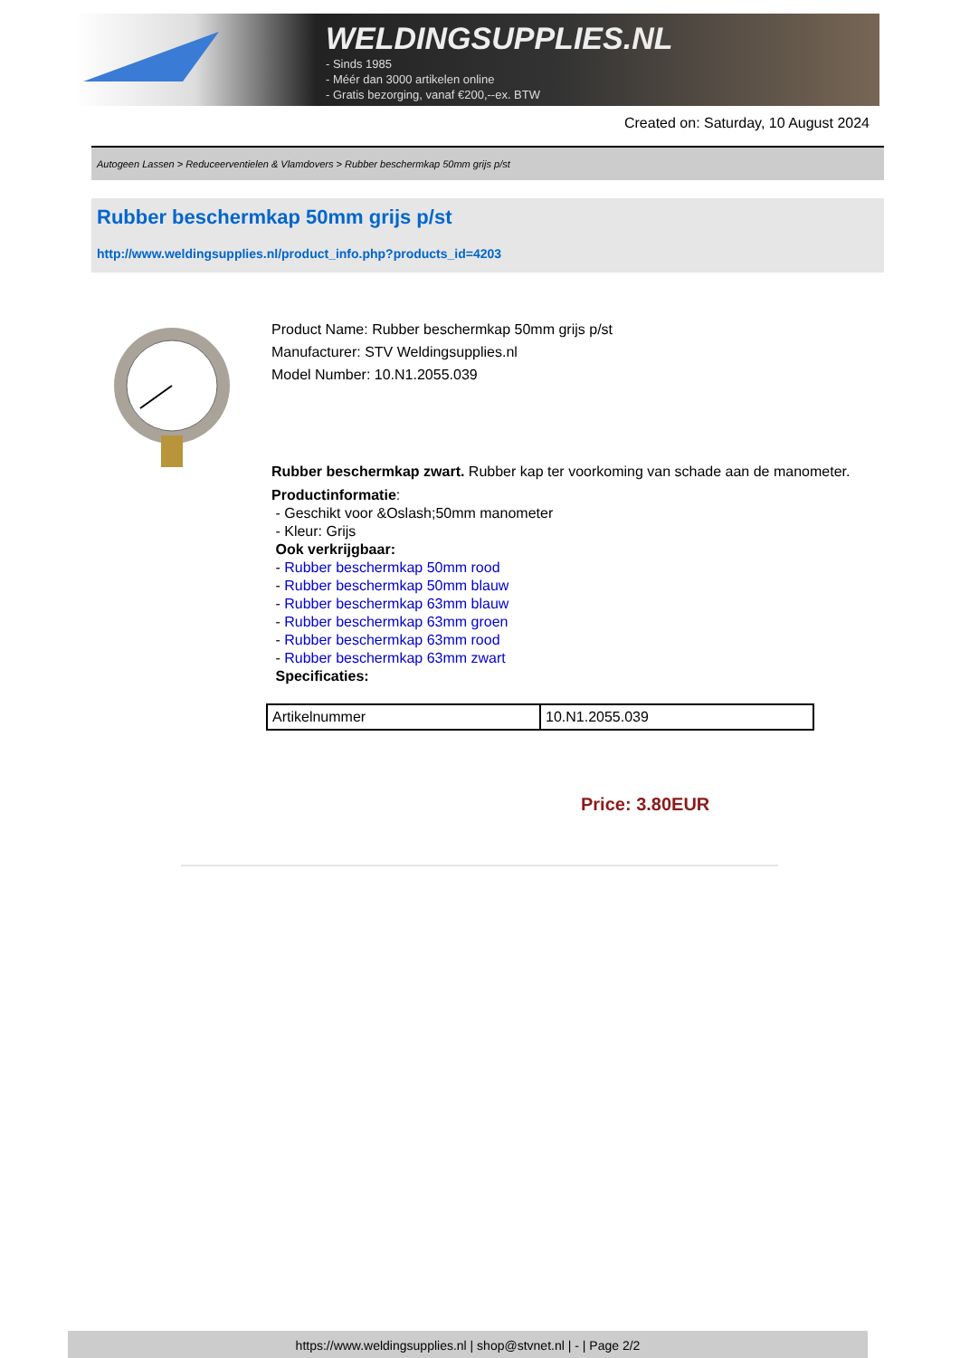WELDINGSUPPLIES.NL
- Sinds 1985
- Méér dan 3000 artikelen online
- Gratis bezorging, vanaf €200,--ex. BTW
Created on: Saturday, 10 August 2024
Autogeen Lassen > Reduceerventielen & Vlamdovers > Rubber beschermkap 50mm grijs p/st
Rubber beschermkap 50mm grijs p/st
http://www.weldingsupplies.nl/product_info.php?products_id=4203
Product Name: Rubber beschermkap 50mm grijs p/st
Manufacturer: STV Weldingsupplies.nl
Model Number: 10.N1.2055.039
Rubber beschermkap zwart. Rubber kap ter voorkoming van schade aan de manometer.
Productinformatie:
- Geschikt voor &Oslash;50mm manometer
- Kleur: Grijs
Ook verkrijgbaar:
- Rubber beschermkap 50mm rood
- Rubber beschermkap 50mm blauw
- Rubber beschermkap 63mm blauw
- Rubber beschermkap 63mm groen
- Rubber beschermkap 63mm rood
- Rubber beschermkap 63mm zwart
Specificaties:
| Artikelnummer | 10.N1.2055.039 |
Price: 3.80EUR
https://www.weldingsupplies.nl | shop@stvnet.nl | - | Page 2/2